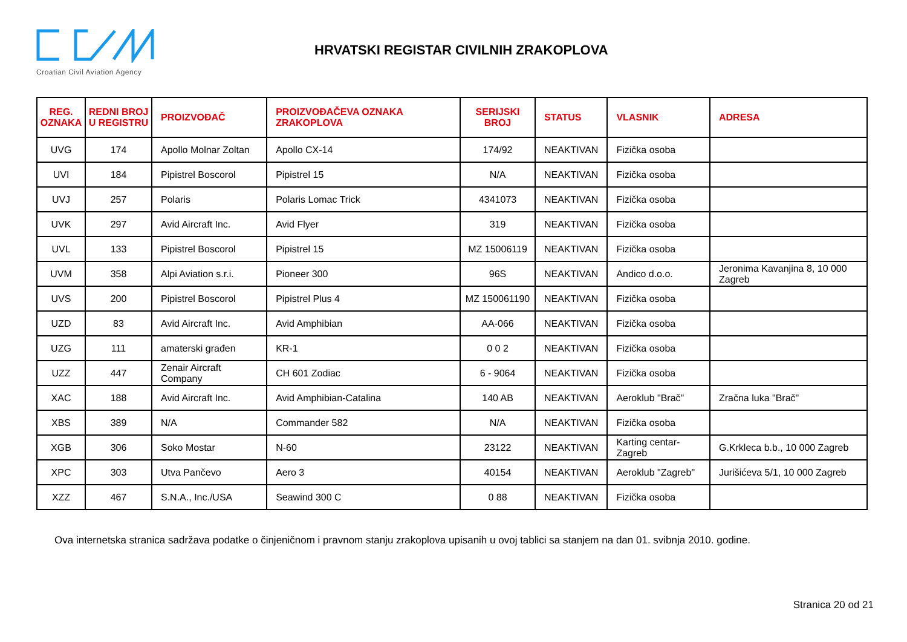Croatian Civil Aviation Agency
HRVATSKI REGISTAR CIVILNIH ZRAKOPLOVA
| REG. OZNAKA | REDNI BROJ U REGISTRU | PROIZVOĐAČ | PROIZVOĐAČEVA OZNAKA ZRAKOPLOVA | SERIJSKI BROJ | STATUS | VLASNIK | ADRESA |
| --- | --- | --- | --- | --- | --- | --- | --- |
| UVG | 174 | Apollo Molnar Zoltan | Apollo CX-14 | 174/92 | NEAKTIVAN | Fizička osoba | |
| UVI | 184 | Pipistrel Boscorol | Pipistrel 15 | N/A | NEAKTIVAN | Fizička osoba | |
| UVJ | 257 | Polaris | Polaris Lomac Trick | 4341073 | NEAKTIVAN | Fizička osoba | |
| UVK | 297 | Avid Aircraft Inc. | Avid Flyer | 319 | NEAKTIVAN | Fizička osoba | |
| UVL | 133 | Pipistrel Boscorol | Pipistrel 15 | MZ 15006119 | NEAKTIVAN | Fizička osoba | |
| UVM | 358 | Alpi Aviation s.r.i. | Pioneer 300 | 96S | NEAKTIVAN | Andico d.o.o. | Jeronima Kavanjina 8, 10 000 Zagreb |
| UVS | 200 | Pipistrel Boscorol | Pipistrel Plus 4 | MZ 150061190 | NEAKTIVAN | Fizička osoba | |
| UZD | 83 | Avid Aircraft Inc. | Avid Amphibian | AA-066 | NEAKTIVAN | Fizička osoba | |
| UZG | 111 | amaterski građen | KR-1 | 0 0 2 | NEAKTIVAN | Fizička osoba | |
| UZZ | 447 | Zenair Aircraft Company | CH 601 Zodiac | 6 - 9064 | NEAKTIVAN | Fizička osoba | |
| XAC | 188 | Avid Aircraft Inc. | Avid Amphibian-Catalina | 140 AB | NEAKTIVAN | Aeroklub "Brač" | Zračna luka "Brač" |
| XBS | 389 | N/A | Commander 582 | N/A | NEAKTIVAN | Fizička osoba | |
| XGB | 306 | Soko Mostar | N-60 | 23122 | NEAKTIVAN | Karting centar-Zagreb | G.Krkleca b.b., 10 000 Zagreb |
| XPC | 303 | Utva Pančevo | Aero 3 | 40154 | NEAKTIVAN | Aeroklub "Zagreb" | Jurišićeva 5/1, 10 000 Zagreb |
| XZZ | 467 | S.N.A., Inc./USA | Seawind 300 C | 0 88 | NEAKTIVAN | Fizička osoba | |
Ova internetska stranica sadržava podatke o činjeničnom i pravnom stanju zrakoplova upisanih u ovoj tablici sa stanjem na dan 01. svibnja 2010. godine.
Stranica 20 od 21